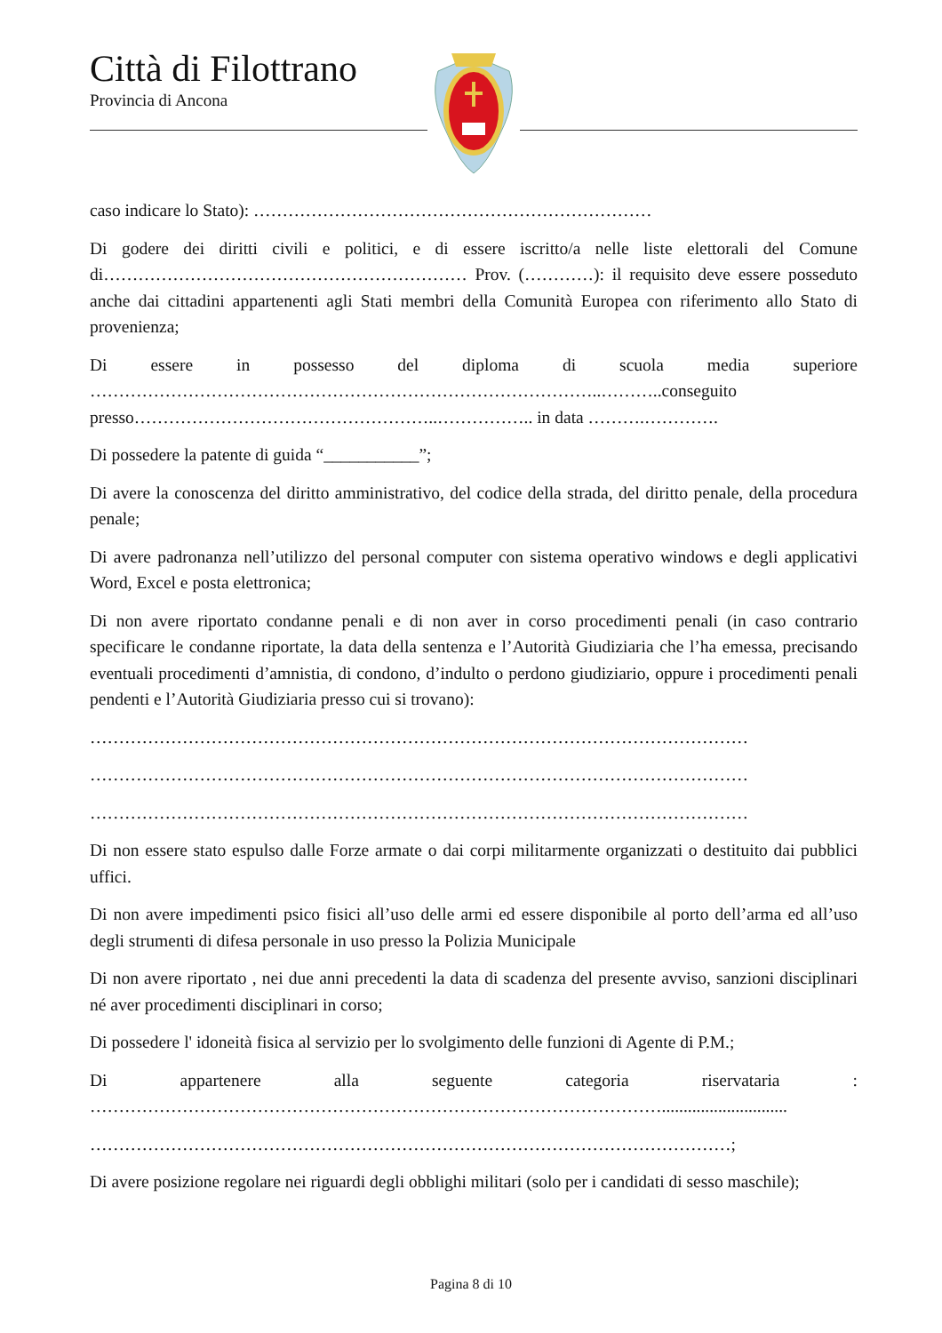Città di Filottrano
Provincia di Ancona
caso indicare lo Stato): ……………………………………………………………
Di godere dei diritti civili e politici, e di essere iscritto/a nelle liste elettorali del Comune di……………………………………………………… Prov. (…………): il requisito deve essere posseduto anche dai cittadini appartenenti agli Stati membri della Comunità Europea con riferimento allo Stato di provenienza;
Di essere in possesso del diploma di scuola media superiore
……………………………………………………………………………..………..conseguito presso……………………………………………..…………….. in data ……….………….
Di possedere la patente di guida “___________”;
Di avere la conoscenza del diritto amministrativo, del codice della strada, del diritto penale, della procedura penale;
Di avere padronanza nell’utilizzo del personal computer con sistema operativo windows e degli applicativi Word, Excel e posta elettronica;
Di non avere riportato condanne penali e di non aver in corso procedimenti penali (in caso contrario specificare le condanne riportate, la data della sentenza e l’Autorità Giudiziaria che l’ha emessa, precisando eventuali procedimenti d’amnistia, di condono, d’indulto o perdono giudiziario, oppure i procedimenti penali pendenti e l’Autorità Giudiziaria presso cui si trovano):
……………………………………………………………………………………………………
……………………………………………………………………………………………………
……………………………………………………………………………………………………
Di non essere stato espulso dalle Forze armate o dai corpi militarmente organizzati o destituito dai pubblici uffici.
Di non avere impedimenti psico fisici all’uso delle armi ed essere disponibile al porto dell’arma ed all’uso degli strumenti di difesa personale in uso presso la Polizia Municipale
Di non avere riportato , nei due anni precedenti la data di scadenza del presente avviso, sanzioni disciplinari né aver procedimenti disciplinari in corso;
Di possedere l' idoneità fisica al servizio per lo svolgimento delle funzioni di Agente di P.M.;
Di appartenere alla seguente categoria riservataria :
……………………………………………………………………………………….............................
…………………………………………………………………………………………………;
Di avere posizione regolare nei riguardi degli obblighi militari (solo per i candidati di sesso maschile);
Pagina 8 di 10